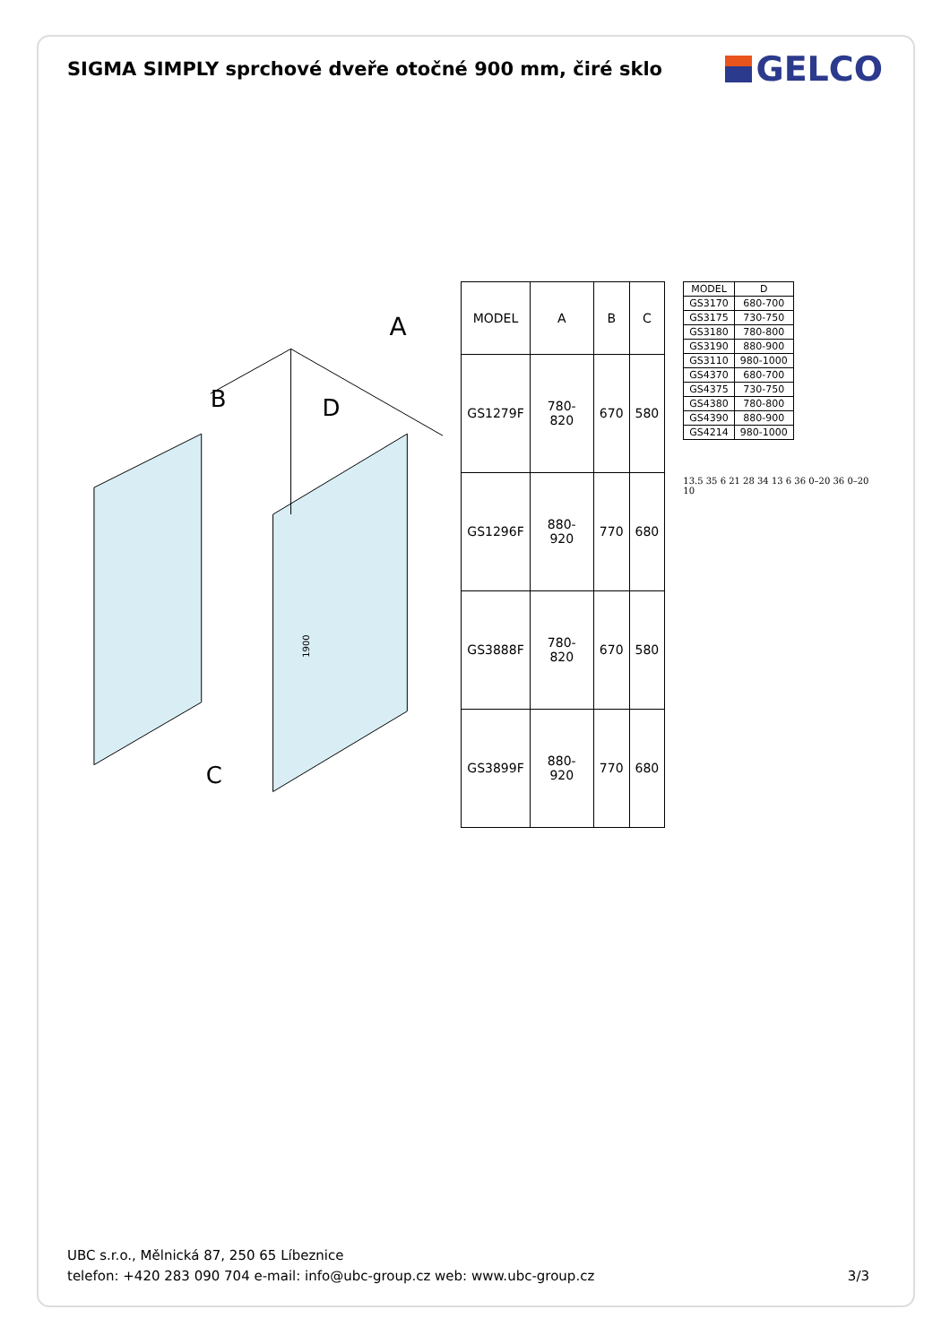SIGMA SIMPLY sprchové dveře otočné 900 mm, čiré sklo
GELCO
A
B
D
C
1900
| MODEL | A | B | C |
| --- | --- | --- | --- |
| GS1279F | 780-820 | 670 | 580 |
| GS1296F | 880-920 | 770 | 680 |
| GS3888F | 780-820 | 670 | 580 |
| GS3899F | 880-920 | 770 | 680 |
| MODEL | D |
| --- | --- |
| GS3170 | 680-700 |
| GS3175 | 730-750 |
| GS3180 | 780-800 |
| GS3190 | 880-900 |
| GS3110 | 980-1000 |
| GS4370 | 680-700 |
| GS4375 | 730-750 |
| GS4380 | 780-800 |
| GS4390 | 880-900 |
| GS4214 | 980-1000 |
13.5 35 6 21 28 34 13 6 36 0–20 36 0–20 10
UBC s.r.o., Mělnická 87, 250 65 Líbeznice
telefon: +420 283 090 704 e-mail: info@ubc-group.cz web: www.ubc-group.cz
3/3